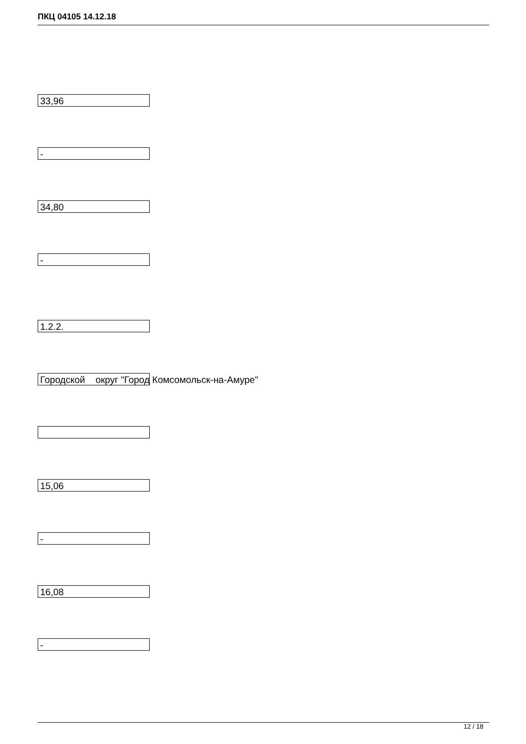ПКЦ 04105 14.12.18
33,96
-
34,80
-
1.2.2.
Городской округ "Город Комсомольск-на-Амуре"
15,06
-
16,08
-
12 / 18